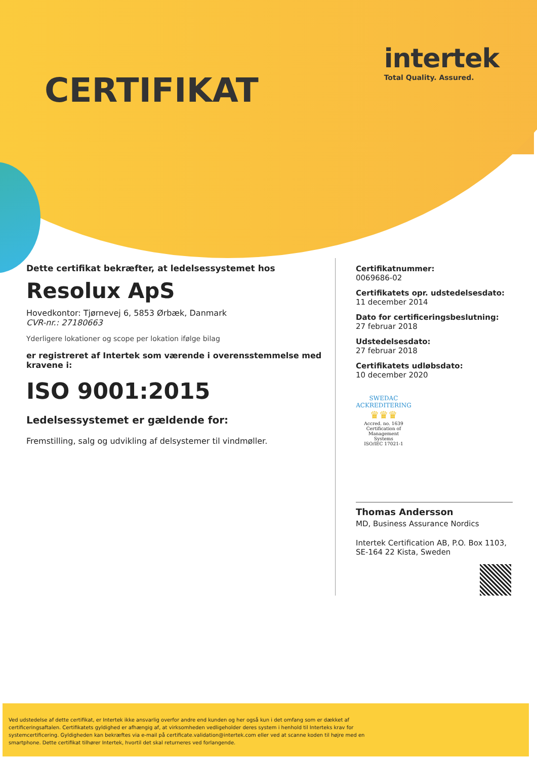intertek
Total Quality. Assured.
CERTIFIKAT
Dette certifikat bekræfter, at ledelsessystemet hos
Resolux ApS
Hovedkontor: Tjørnevej 6, 5853 Ørbæk, Danmark
CVR-nr.: 27180663
Yderligere lokationer og scope per lokation ifølge bilag
er registreret af Intertek som værende i overensstemmelse med kravene i:
ISO 9001:2015
Ledelsessystemet er gældende for:
Fremstilling, salg og udvikling af delsystemer til vindmøller.
Certifikatnummer:
0069686-02
Certifikatets opr. udstedelsesdato:
11 december 2014
Dato for certificeringsbeslutning:
27 februar 2018
Udstedelsesdato:
27 februar 2018
Certifikatets udløbsdato:
10 december 2020
SWEDAC ACKREDITERING
♛♛♛
Accred. no. 1639
Certification of
Management
Systems
ISO/IEC 17021-1
Thomas Andersson
MD, Business Assurance Nordics
Intertek Certification AB, P.O. Box 1103,
SE-164 22 Kista, Sweden
Ved udstedelse af dette certifikat, er Intertek ikke ansvarlig overfor andre end kunden og her også kun i det omfang som er dækket af certificeringsaftalen. Certifikatets gyldighed er afhængig af, at virksomheden vedligeholder deres system i henhold til Interteks krav for systemcertificering. Gyldigheden kan bekræftes via e-mail på certificate.validation@intertek.com eller ved at scanne koden til højre med en smartphone. Dette certifikat tilhører Intertek, hvortil det skal returneres ved forlangende.